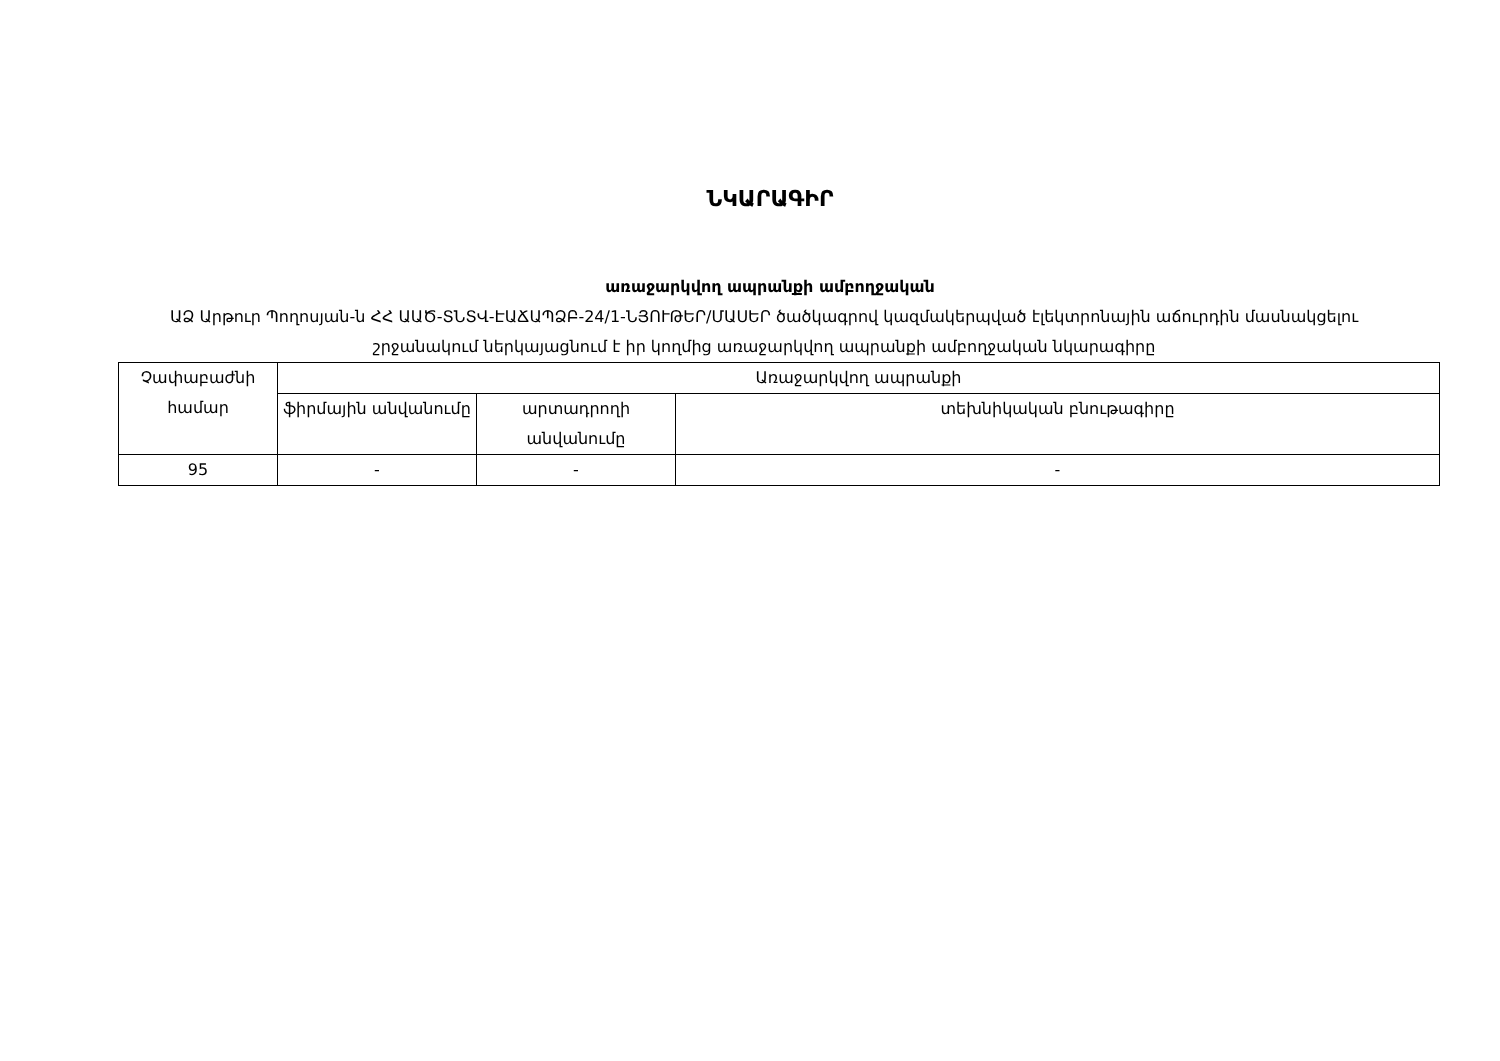ՆԿԱՐԱԳԻՐ
առաջարկվող ապրանքի ամբողջական
ԱՁ Արթուր Պողոսյան-ն ՀՀ ԱԱԾ-ՏՆՏՎ-ԷԱՃԱՊՁԲ-24/1-ՆՅՈՒԹԵՐ/ՄԱՍԵՐ ծածկագրով կազմակերպված էլեկտրոնային աճուրդին մասնակցելու շրջանակում ներկայացնում է իր կողմից առաջարկվող ապրանքի ամբողջական նկարագիրը
| Չափաբաժնի համար | Առաջարկվող ապրանքի | | |
| --- | --- | --- | --- |
| | ֆիրմային անվանումը | արտադրողի անվանումը | տեխնիկական բնութագիրը |
| 95 | - | - | - |